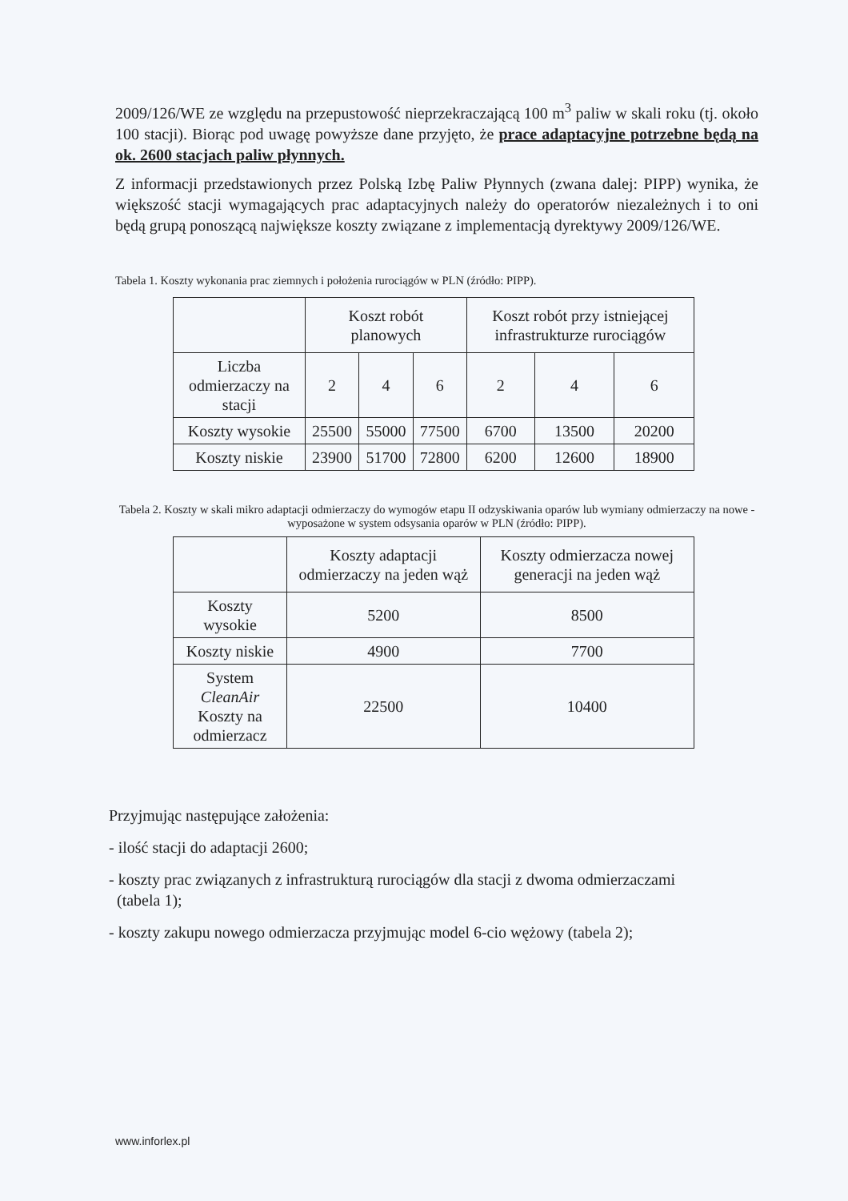2009/126/WE ze względu na przepustowość nieprzekraczającą 100 m<sup>3</sup> paliw w skali roku (tj. około 100 stacji). Biorąc pod uwagę powyższe dane przyjęto, że prace adaptacyjne potrzebne będą na ok. 2600 stacjach paliw płynnych.
Z informacji przedstawionych przez Polską Izbę Paliw Płynnych (zwana dalej: PIPP) wynika, że większość stacji wymagających prac adaptacyjnych należy do operatorów niezależnych i to oni będą grupą ponoszącą największe koszty związane z implementacją dyrektywy 2009/126/WE.
Tabela 1. Koszty wykonania prac ziemnych i położenia rurociągów w PLN (źródło: PIPP).
| | Koszt robót planowych | | | Koszt robót przy istniejącej infrastrukturze rurociągów | | |
| --- | --- | --- | --- | --- | --- | --- |
| Liczba odmierzaczy na stacji | 2 | 4 | 6 | 2 | 4 | 6 |
| Koszty wysokie | 25500 | 55000 | 77500 | 6700 | 13500 | 20200 |
| Koszty niskie | 23900 | 51700 | 72800 | 6200 | 12600 | 18900 |
Tabela 2. Koszty w skali mikro adaptacji odmierzaczy do wymogów etapu II odzyskiwania oparów lub wymiany odmierzaczy na nowe - wyposażone w system odsysania oparów w PLN (źródło: PIPP).
| | Koszty adaptacji odmierzaczy na jeden wąż | Koszty odmierzacza nowej generacji na jeden wąż |
| --- | --- | --- |
| Koszty wysokie | 5200 | 8500 |
| Koszty niskie | 4900 | 7700 |
| System CleanAir Koszty na odmierzacz | 22500 | 10400 |
Przyjmując następujące założenia:
- ilość stacji do adaptacji 2600;
- koszty prac związanych z infrastrukturą rurociągów dla stacji z dwoma odmierzaczami
(tabela 1);
- koszty zakupu nowego odmierzacza przyjmując model 6-cio wężowy (tabela 2);
www.inforlex.pl